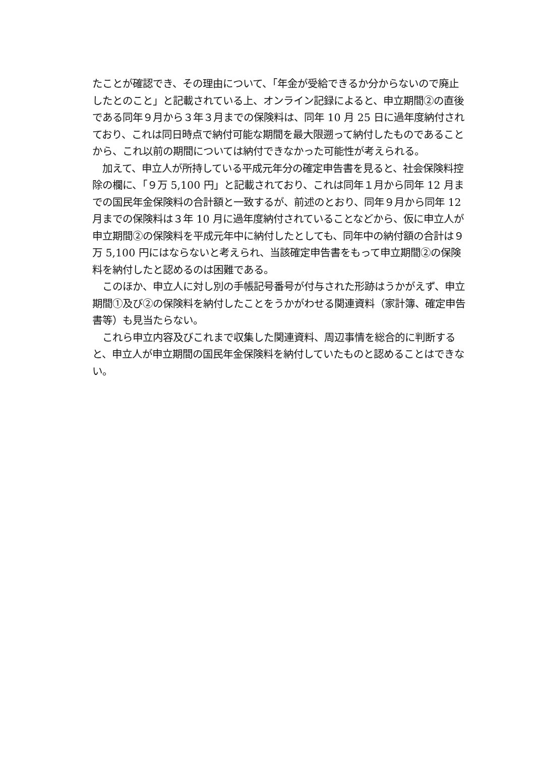たことが確認でき、その理由について、「年金が受給できるか分からないので廃止したとのこと」と記載されている上、オンライン記録によると、申立期間②の直後である同年９月から３年３月までの保険料は、同年 10 月 25 日に過年度納付されており、これは同日時点で納付可能な期間を最大限遡って納付したものであることから、これ以前の期間については納付できなかった可能性が考えられる。
加えて、申立人が所持している平成元年分の確定申告書を見ると、社会保険料控除の欄に、「９万 5,100 円」と記載されており、これは同年１月から同年 12 月までの国民年金保険料の合計額と一致するが、前述のとおり、同年９月から同年 12 月までの保険料は３年 10 月に過年度納付されていることなどから、仮に申立人が申立期間②の保険料を平成元年中に納付したとしても、同年中の納付額の合計は９万 5,100 円にはならないと考えられ、当該確定申告書をもって申立期間②の保険料を納付したと認めるのは困難である。
このほか、申立人に対し別の手帳記号番号が付与された形跡はうかがえず、申立期間①及び②の保険料を納付したことをうかがわせる関連資料（家計簿、確定申告書等）も見当たらない。
これら申立内容及びこれまで収集した関連資料、周辺事情を総合的に判断すると、申立人が申立期間の国民年金保険料を納付していたものと認めることはできない。